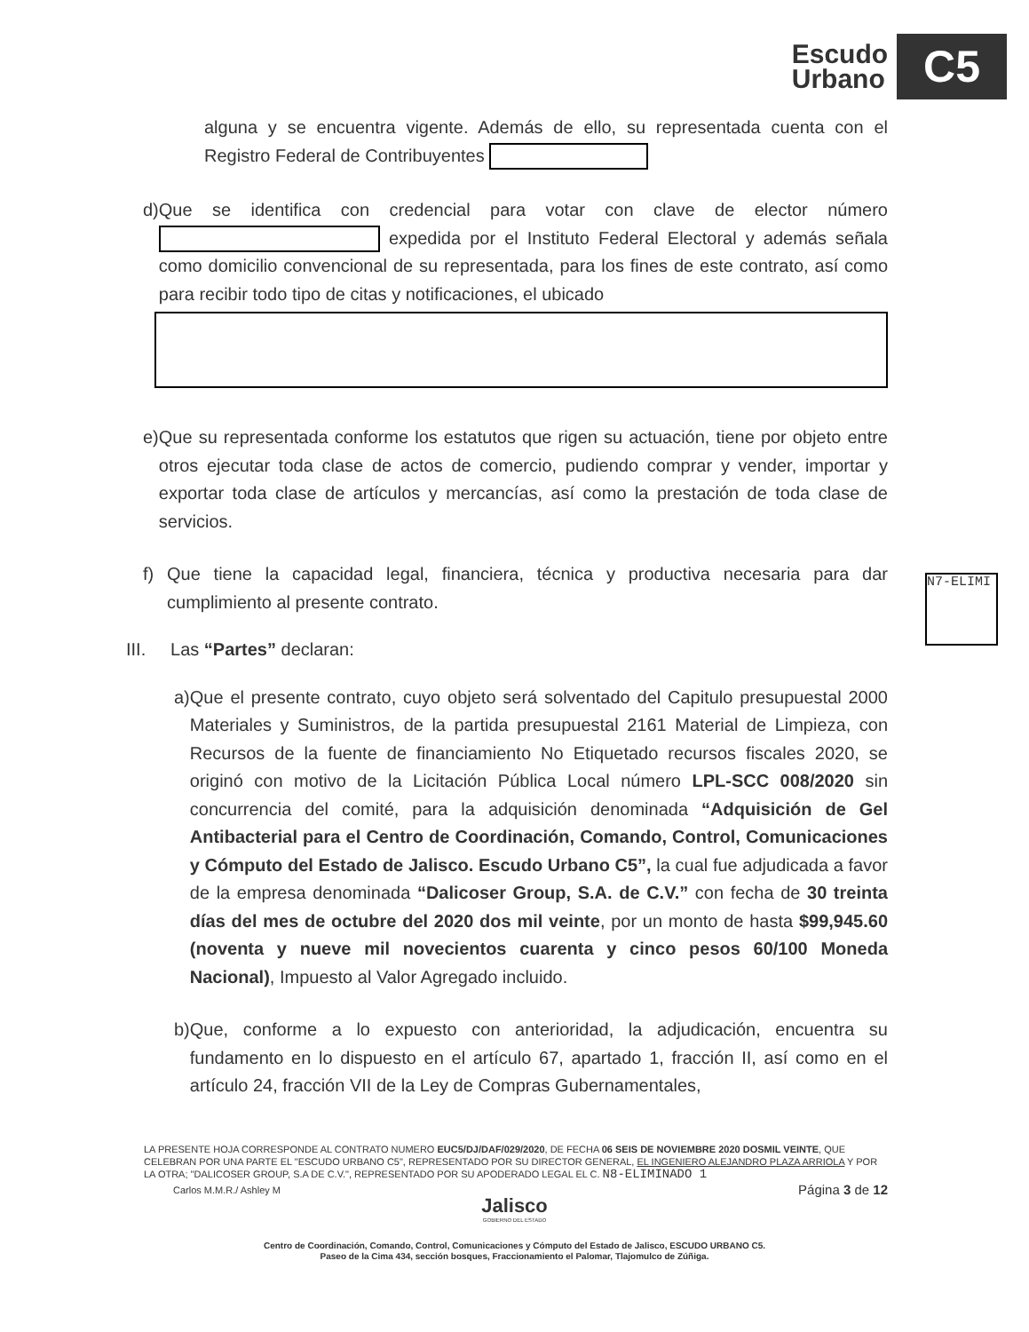Escudo
Urbano
C5
alguna y se encuentra vigente. Además de ello, su representada cuenta con el Registro Federal de Contribuyentes
d) Que se identifica con credencial para votar con clave de elector número expedida por el Instituto Federal Electoral y además señala como domicilio convencional de su representada, para los fines de este contrato, así como para recibir todo tipo de citas y notificaciones, el ubicado
e) Que su representada conforme los estatutos que rigen su actuación, tiene por objeto entre otros ejecutar toda clase de actos de comercio, pudiendo comprar y vender, importar y exportar toda clase de artículos y mercancías, así como la prestación de toda clase de servicios.
f) Que tiene la capacidad legal, financiera, técnica y productiva necesaria para dar cumplimiento al presente contrato.
III. Las “Partes” declaran:
a) Que el presente contrato, cuyo objeto será solventado del Capitulo presupuestal 2000 Materiales y Suministros, de la partida presupuestal 2161 Material de Limpieza, con Recursos de la fuente de financiamiento No Etiquetado recursos fiscales 2020, se originó con motivo de la Licitación Pública Local número LPL-SCC 008/2020 sin concurrencia del comité, para la adquisición denominada “Adquisición de Gel Antibacterial para el Centro de Coordinación, Comando, Control, Comunicaciones y Cómputo del Estado de Jalisco. Escudo Urbano C5”, la cual fue adjudicada a favor de la empresa denominada “Dalicoser Group, S.A. de C.V.” con fecha de 30 treinta días del mes de octubre del 2020 dos mil veinte, por un monto de hasta $99,945.60 (noventa y nueve mil novecientos cuarenta y cinco pesos 60/100 Moneda Nacional), Impuesto al Valor Agregado incluido.
b) Que, conforme a lo expuesto con anterioridad, la adjudicación, encuentra su fundamento en lo dispuesto en el artículo 67, apartado 1, fracción II, así como en el artículo 24, fracción VII de la Ley de Compras Gubernamentales,
N7-ELIMI
LA PRESENTE HOJA CORRESPONDE AL CONTRATO NUMERO EUC5/DJ/DAF/029/2020, DE FECHA 06 SEIS DE NOVIEMBRE 2020 DOSMIL VEINTE, QUE CELEBRAN POR UNA PARTE EL "ESCUDO URBANO C5", REPRESENTADO POR SU DIRECTOR GENERAL, EL INGENIERO ALEJANDRO PLAZA ARRIOLA Y POR LA OTRA; "DALICOSER GROUP, S.A DE C.V.", REPRESENTADO POR SU APODERADO LEGAL EL C. N8-ELIMINADO 1
Carlos M.M.R./ Ashley M Página 3 de 12
Jalisco
GOBIERNO DEL ESTADO
Centro de Coordinación, Comando, Control, Comunicaciones y Cómputo del Estado de Jalisco, ESCUDO URBANO C5.
Paseo de la Cima 434, sección bosques, Fraccionamiento el Palomar, Tlajomulco de Zúñiga.